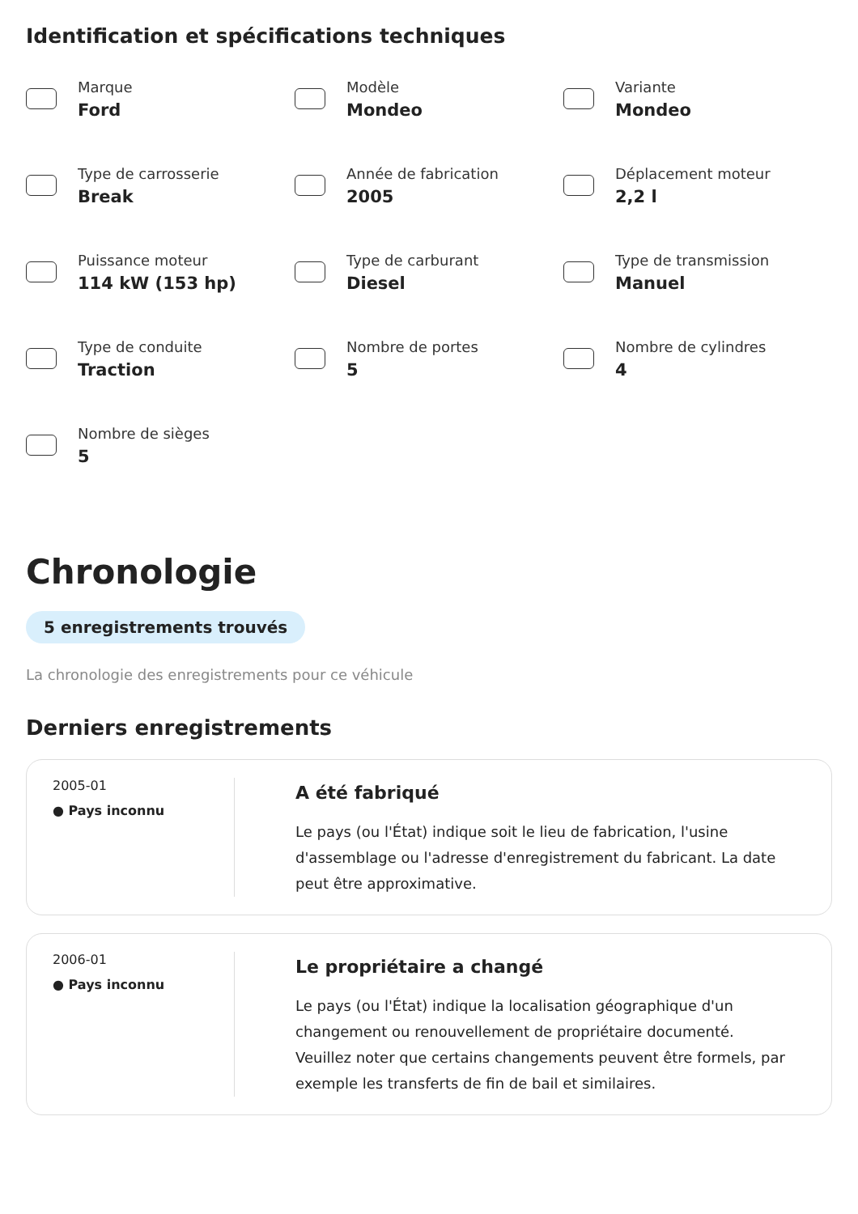Identification et spécifications techniques
Marque
Ford
Modèle
Mondeo
Variante
Mondeo
Type de carrosserie
Break
Année de fabrication
2005
Déplacement moteur
2,2 l
Puissance moteur
114 kW (153 hp)
Type de carburant
Diesel
Type de transmission
Manuel
Type de conduite
Traction
Nombre de portes
5
Nombre de cylindres
4
Nombre de sièges
5
Chronologie
5 enregistrements trouvés
La chronologie des enregistrements pour ce véhicule
Derniers enregistrements
2005-01
● Pays inconnu
A été fabriqué
Le pays (ou l'État) indique soit le lieu de fabrication, l'usine d'assemblage ou l'adresse d'enregistrement du fabricant. La date peut être approximative.
2006-01
● Pays inconnu
Le propriétaire a changé
Le pays (ou l'État) indique la localisation géographique d'un changement ou renouvellement de propriétaire documenté. Veuillez noter que certains changements peuvent être formels, par exemple les transferts de fin de bail et similaires.